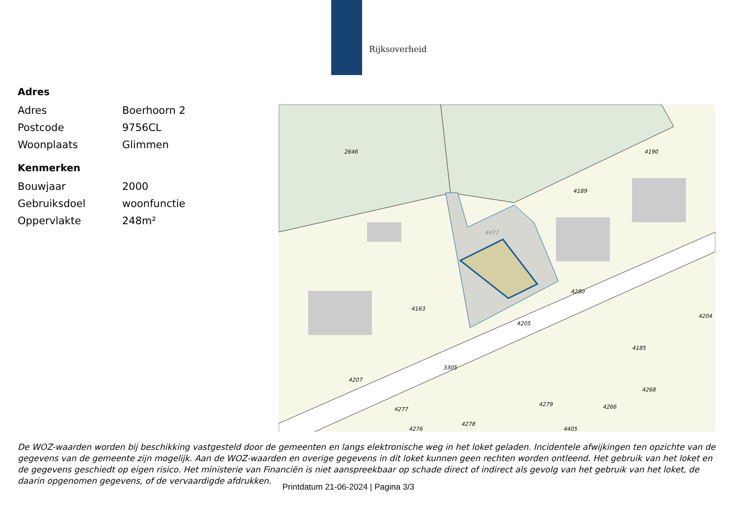Rijksoverheid
Adres
| Adres | Boerhoorn 2 |
| Postcode | 9756CL |
| Woonplaats | Glimmen |
Kenmerken
| Bouwjaar | 2000 |
| Gebruiksdoel | woonfunctie |
| Oppervlakte | 248m² |
2646
4163
4477
4189
4190
4280
4205
4185
4204
3305
4207
4277
4278
4279
4268
4266
4276
4405
De WOZ-waarden worden bij beschikking vastgesteld door de gemeenten en langs elektronische weg in het loket geladen. Incidentele afwijkingen ten opzichte van de gegevens van de gemeente zijn mogelijk. Aan de WOZ-waarden en overige gegevens in dit loket kunnen geen rechten worden ontleend. Het gebruik van het loket en de gegevens geschiedt op eigen risico. Het ministerie van Financiën is niet aanspreekbaar op schade direct of indirect als gevolg van het gebruik van het loket, de daarin opgenomen gegevens, of de vervaardigde afdrukken.
Printdatum 21-06-2024 | Pagina 3/3